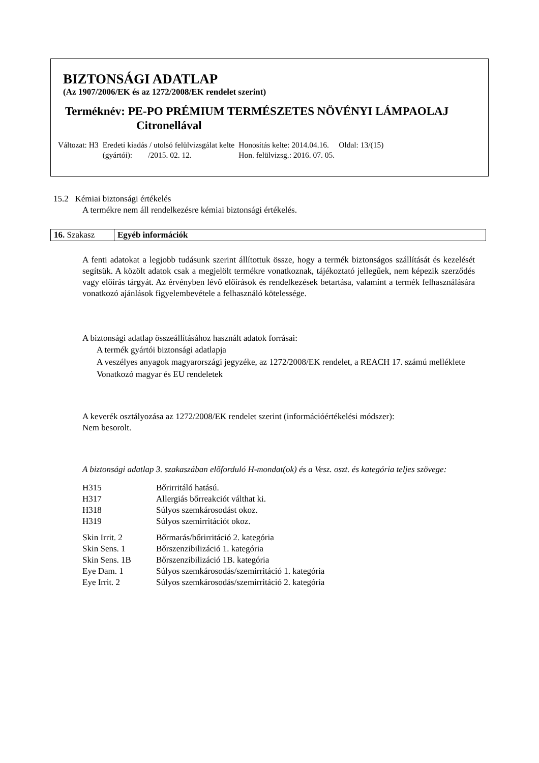BIZTONSÁGI ADATLAP
(Az 1907/2006/EK és az 1272/2008/EK rendelet szerint)
Terméknév: PE-PO PRÉMIUM TERMÉSZETES NÖVÉNYI LÁMPAOLAJ
Citronellával
| Változat: H3 | Eredeti kiadás / utolsó felülvizsgálat kelte (gyártói): /2015. 02. 12. | Honosítás kelte: 2014.04.16. Hon. felülvizsg.: 2016. 07. 05. | Oldal: 13/(15) |
15.2 Kémiai biztonsági értékelés
A termékre nem áll rendelkezésre kémiai biztonsági értékelés.
| 16. Szakasz | Egyéb információk |
A fenti adatokat a legjobb tudásunk szerint állítottuk össze, hogy a termék biztonságos szállítását és kezelését segítsük. A közölt adatok csak a megjelölt termékre vonatkoznak, tájékoztató jellegűek, nem képezik szerződés vagy előírás tárgyát. Az érvényben lévő előírások és rendelkezések betartása, valamint a termék felhasználására vonatkozó ajánlások figyelembevétele a felhasználó kötelessége.
A biztonsági adatlap összeállításához használt adatok forrásai:
A termék gyártói biztonsági adatlapja
A veszélyes anyagok magyarországi jegyzéke, az 1272/2008/EK rendelet, a REACH 17. számú melléklete
Vonatkozó magyar és EU rendeletek
A keverék osztályozása az 1272/2008/EK rendelet szerint (információértékelési módszer):
Nem besorolt.
A biztonsági adatlap 3. szakaszában előforduló H-mondat(ok) és a Vesz. oszt. és kategória teljes szövege:
| H315 | Bőrirritáló hatású. |
| H317 | Allergiás bőrreakciót válthat ki. |
| H318 | Súlyos szemkárosodást okoz. |
| H319 | Súlyos szemirritációt okoz. |
| Skin Irrit. 2 | Bőrmarás/bőrirritáció 2. kategória |
| Skin Sens. 1 | Bőrszenzibilizáció 1. kategória |
| Skin Sens. 1B | Bőrszenzibilizáció 1B. kategória |
| Eye Dam. 1 | Súlyos szemkárosodás/szemirritáció 1. kategória |
| Eye Irrit. 2 | Súlyos szemkárosodás/szemirritáció 2. kategória |